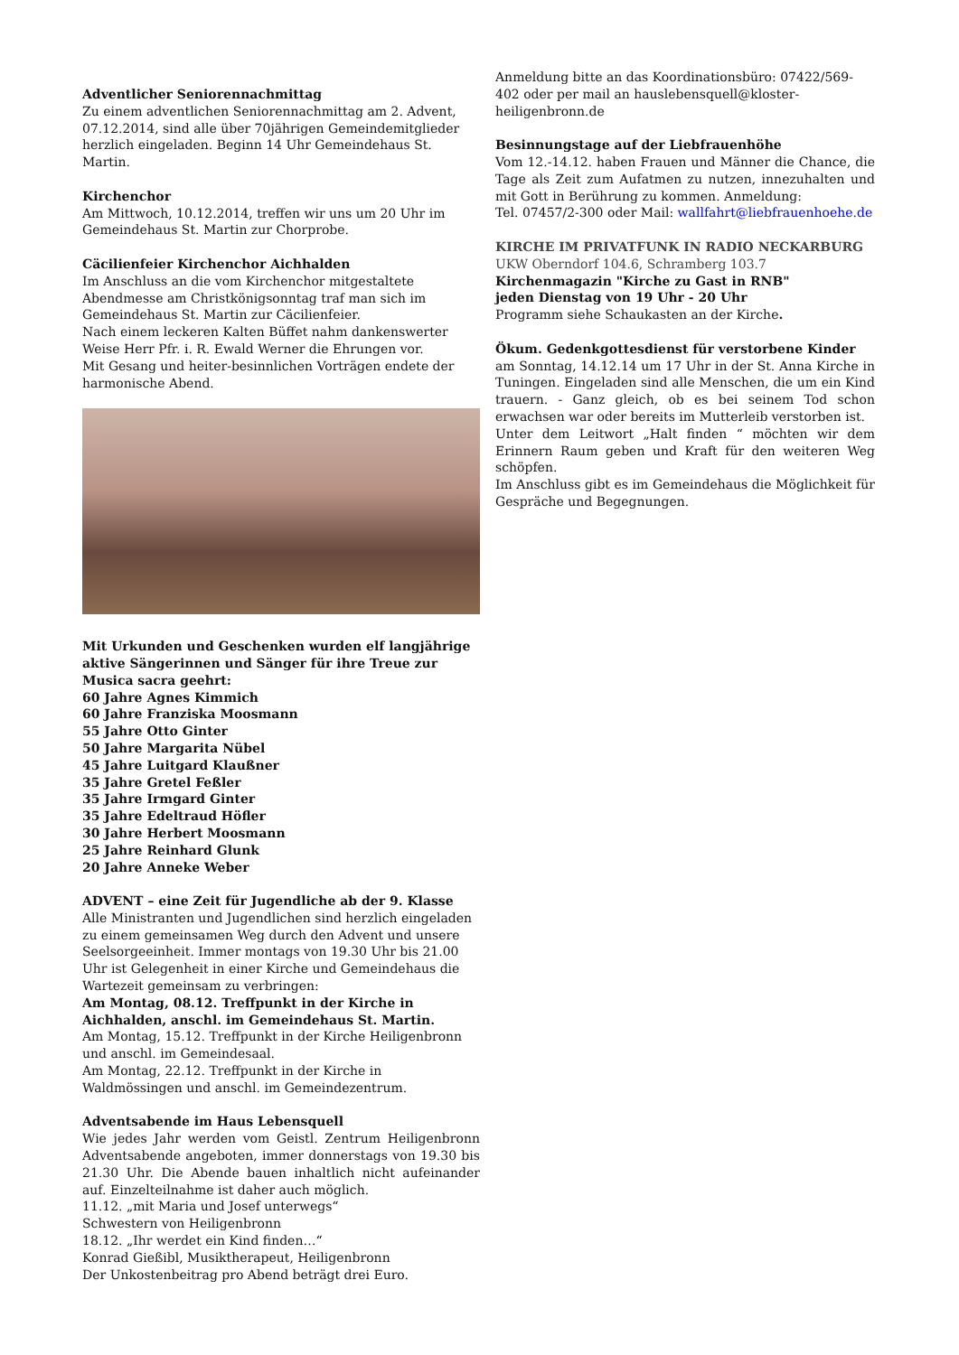Adventlicher Seniorennachmittag
Zu einem adventlichen Seniorennachmittag am 2. Advent, 07.12.2014, sind alle über 70jährigen Gemeindemitglieder herzlich eingeladen. Beginn 14 Uhr Gemeindehaus St. Martin.
Kirchenchor
Am Mittwoch, 10.12.2014, treffen wir uns um 20 Uhr im Gemeindehaus St. Martin zur Chorprobe.
Cäcilienfeier Kirchenchor Aichhalden
Im Anschluss an die vom Kirchenchor mitgestaltete Abendmesse am Christkönigsonntag traf man sich im Gemeindehaus St. Martin zur Cäcilienfeier.
Nach einem leckeren Kalten Büffet nahm dankenswerter Weise Herr Pfr. i. R. Ewald Werner die Ehrungen vor.
Mit Gesang und heiter-besinnlichen Vorträgen endete der harmonische Abend.
Mit Urkunden und Geschenken wurden elf langjährige aktive Sängerinnen und Sänger für ihre Treue zur Musica sacra geehrt:
60 Jahre Agnes Kimmich
60 Jahre Franziska Moosmann
55 Jahre Otto Ginter
50 Jahre Margarita Nübel
45 Jahre Luitgard Klaußner
35 Jahre Gretel Feßler
35 Jahre Irmgard Ginter
35 Jahre Edeltraud Höfler
30 Jahre Herbert Moosmann
25 Jahre Reinhard Glunk
20 Jahre Anneke Weber
ADVENT – eine Zeit für Jugendliche ab der 9. Klasse
Alle Ministranten und Jugendlichen sind herzlich eingeladen zu einem gemeinsamen Weg durch den Advent und unsere Seelsorgeeinheit. Immer montags von 19.30 Uhr bis 21.00 Uhr ist Gelegenheit in einer Kirche und Gemeindehaus die Wartezeit gemeinsam zu verbringen:
Am Montag, 08.12. Treffpunkt in der Kirche in Aichhalden, anschl. im Gemeindehaus St. Martin.
Am Montag, 15.12. Treffpunkt in der Kirche Heiligenbronn und anschl. im Gemeindesaal.
Am Montag, 22.12. Treffpunkt in der Kirche in Waldmössingen und anschl. im Gemeindezentrum.
Adventsabende im Haus Lebensquell
Wie jedes Jahr werden vom Geistl. Zentrum Heiligenbronn Adventsabende angeboten, immer donnerstags von 19.30 bis 21.30 Uhr. Die Abende bauen inhaltlich nicht aufeinander auf. Einzelteilnahme ist daher auch möglich.
11.12. „mit Maria und Josef unterwegs“
Schwestern von Heiligenbronn
18.12. „Ihr werdet ein Kind finden…“
Konrad Gießibl, Musiktherapeut, Heiligenbronn
Der Unkostenbeitrag pro Abend beträgt drei Euro.
Anmeldung bitte an das Koordinationsbüro: 07422/569-402 oder per mail an hauslebensquell@kloster-heiligenbronn.de
Besinnungstage auf der Liebfrauenhöhe
Vom 12.-14.12. haben Frauen und Männer die Chance, die Tage als Zeit zum Aufatmen zu nutzen, innezuhalten und mit Gott in Berührung zu kommen. Anmeldung:
Tel. 07457/2-300 oder Mail: wallfahrt@liebfrauenhoehe.de
KIRCHE IM PRIVATFUNK IN RADIO NECKARBURG
UKW Oberndorf 104.6, Schramberg 103.7
Kirchenmagazin "Kirche zu Gast in RNB"
jeden Dienstag von 19 Uhr - 20 Uhr
Programm siehe Schaukasten an der Kirche.
Ökum. Gedenkgottesdienst für verstorbene Kinder
am Sonntag, 14.12.14 um 17 Uhr in der St. Anna Kirche in Tuningen. Eingeladen sind alle Menschen, die um ein Kind trauern. - Ganz gleich, ob es bei seinem Tod schon erwachsen war oder bereits im Mutterleib verstorben ist.
Unter dem Leitwort „Halt finden “ möchten wir dem Erinnern Raum geben und Kraft für den weiteren Weg schöpfen.
Im Anschluss gibt es im Gemeindehaus die Möglichkeit für Gespräche und Begegnungen.